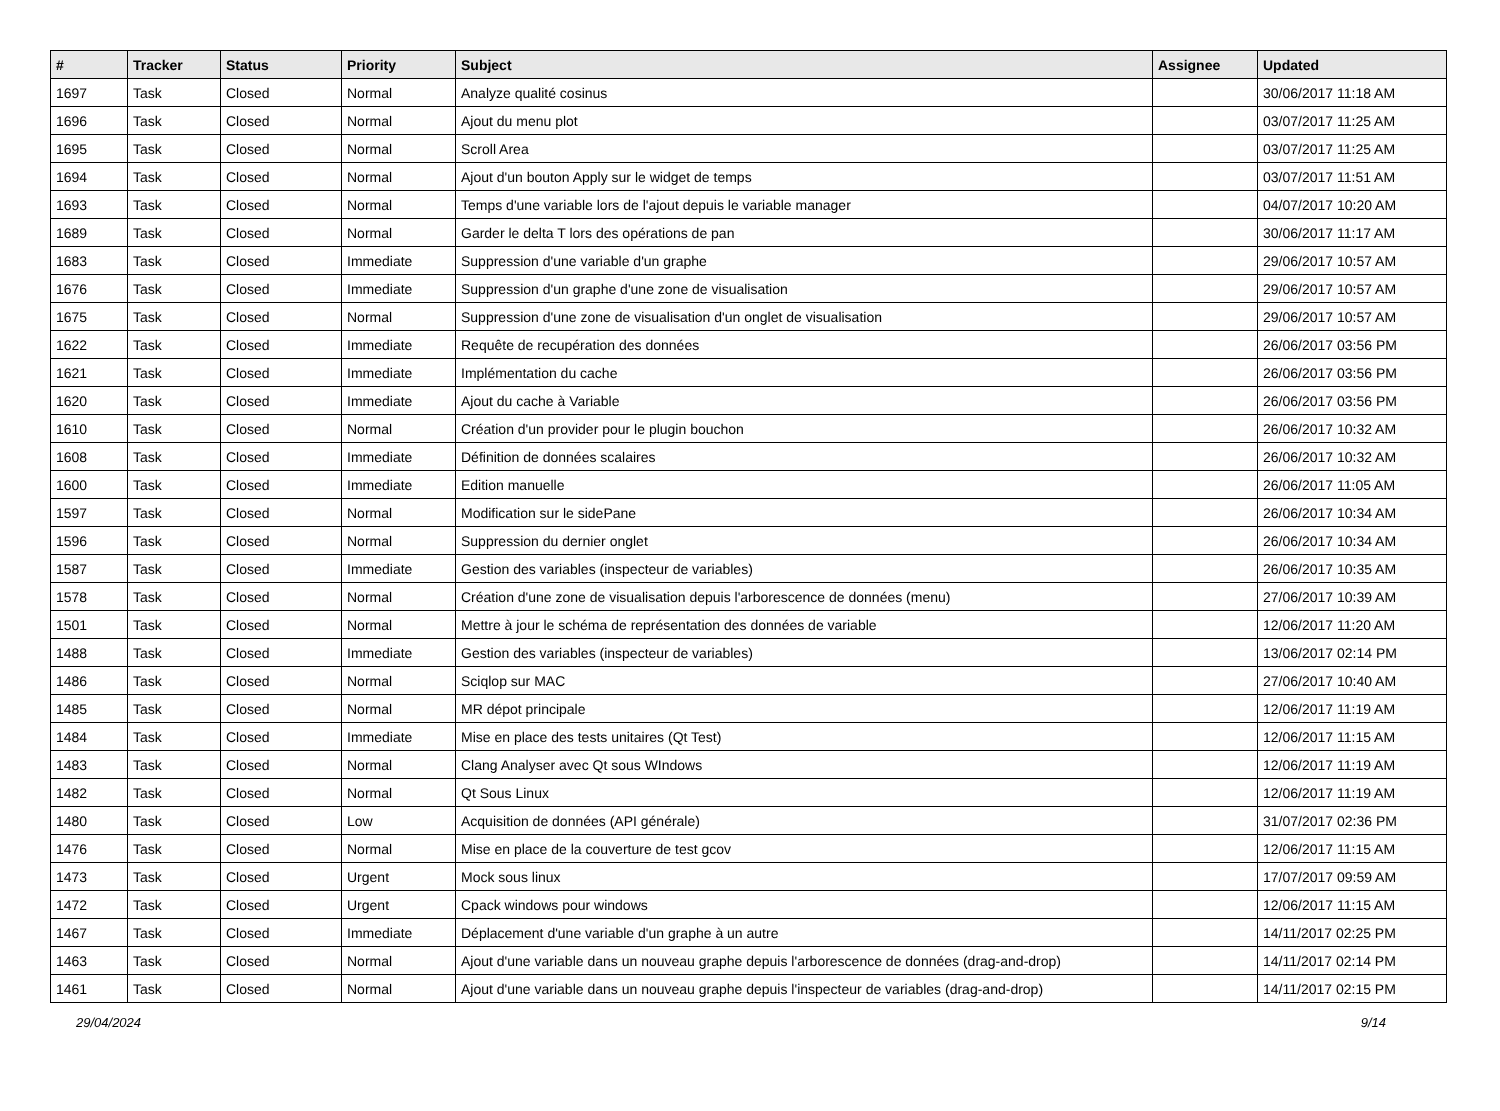| # | Tracker | Status | Priority | Subject | Assignee | Updated |
| --- | --- | --- | --- | --- | --- | --- |
| 1697 | Task | Closed | Normal | Analyze qualité cosinus | | 30/06/2017 11:18 AM |
| 1696 | Task | Closed | Normal | Ajout du menu plot | | 03/07/2017 11:25 AM |
| 1695 | Task | Closed | Normal | Scroll Area | | 03/07/2017 11:25 AM |
| 1694 | Task | Closed | Normal | Ajout d'un bouton Apply sur le widget de temps | | 03/07/2017 11:51 AM |
| 1693 | Task | Closed | Normal | Temps d'une variable lors de l'ajout depuis le variable manager | | 04/07/2017 10:20 AM |
| 1689 | Task | Closed | Normal | Garder le delta T lors des opérations de pan | | 30/06/2017 11:17 AM |
| 1683 | Task | Closed | Immediate | Suppression d'une variable d'un graphe | | 29/06/2017 10:57 AM |
| 1676 | Task | Closed | Immediate | Suppression d'un graphe d'une zone de visualisation | | 29/06/2017 10:57 AM |
| 1675 | Task | Closed | Normal | Suppression d'une zone de visualisation d'un onglet de visualisation | | 29/06/2017 10:57 AM |
| 1622 | Task | Closed | Immediate | Requête de recupération des données | | 26/06/2017 03:56 PM |
| 1621 | Task | Closed | Immediate | Implémentation du cache | | 26/06/2017 03:56 PM |
| 1620 | Task | Closed | Immediate | Ajout du cache à Variable | | 26/06/2017 03:56 PM |
| 1610 | Task | Closed | Normal | Création d'un provider pour le plugin bouchon | | 26/06/2017 10:32 AM |
| 1608 | Task | Closed | Immediate | Définition de données scalaires | | 26/06/2017 10:32 AM |
| 1600 | Task | Closed | Immediate | Edition manuelle | | 26/06/2017 11:05 AM |
| 1597 | Task | Closed | Normal | Modification sur le sidePane | | 26/06/2017 10:34 AM |
| 1596 | Task | Closed | Normal | Suppression du dernier onglet | | 26/06/2017 10:34 AM |
| 1587 | Task | Closed | Immediate | Gestion des variables (inspecteur de variables) | | 26/06/2017 10:35 AM |
| 1578 | Task | Closed | Normal | Création d'une zone de visualisation depuis l'arborescence de données (menu) | | 27/06/2017 10:39 AM |
| 1501 | Task | Closed | Normal | Mettre à jour le schéma de représentation des données de variable | | 12/06/2017 11:20 AM |
| 1488 | Task | Closed | Immediate | Gestion des variables (inspecteur de variables) | | 13/06/2017 02:14 PM |
| 1486 | Task | Closed | Normal | Sciqlop sur MAC | | 27/06/2017 10:40 AM |
| 1485 | Task | Closed | Normal | MR dépot principale | | 12/06/2017 11:19 AM |
| 1484 | Task | Closed | Immediate | Mise en place des tests unitaires (Qt Test) | | 12/06/2017 11:15 AM |
| 1483 | Task | Closed | Normal | Clang Analyser avec Qt sous WIndows | | 12/06/2017 11:19 AM |
| 1482 | Task | Closed | Normal | Qt Sous Linux | | 12/06/2017 11:19 AM |
| 1480 | Task | Closed | Low | Acquisition de données (API générale) | | 31/07/2017 02:36 PM |
| 1476 | Task | Closed | Normal | Mise en place de la couverture de test gcov | | 12/06/2017 11:15 AM |
| 1473 | Task | Closed | Urgent | Mock sous linux | | 17/07/2017 09:59 AM |
| 1472 | Task | Closed | Urgent | Cpack windows pour windows | | 12/06/2017 11:15 AM |
| 1467 | Task | Closed | Immediate | Déplacement d'une variable d'un graphe à un autre | | 14/11/2017 02:25 PM |
| 1463 | Task | Closed | Normal | Ajout d'une variable dans un nouveau graphe depuis l'arborescence de données (drag-and-drop) | | 14/11/2017 02:14 PM |
| 1461 | Task | Closed | Normal | Ajout d'une variable dans un nouveau graphe depuis l'inspecteur de variables (drag-and-drop) | | 14/11/2017 02:15 PM |
29/04/2024 9/14